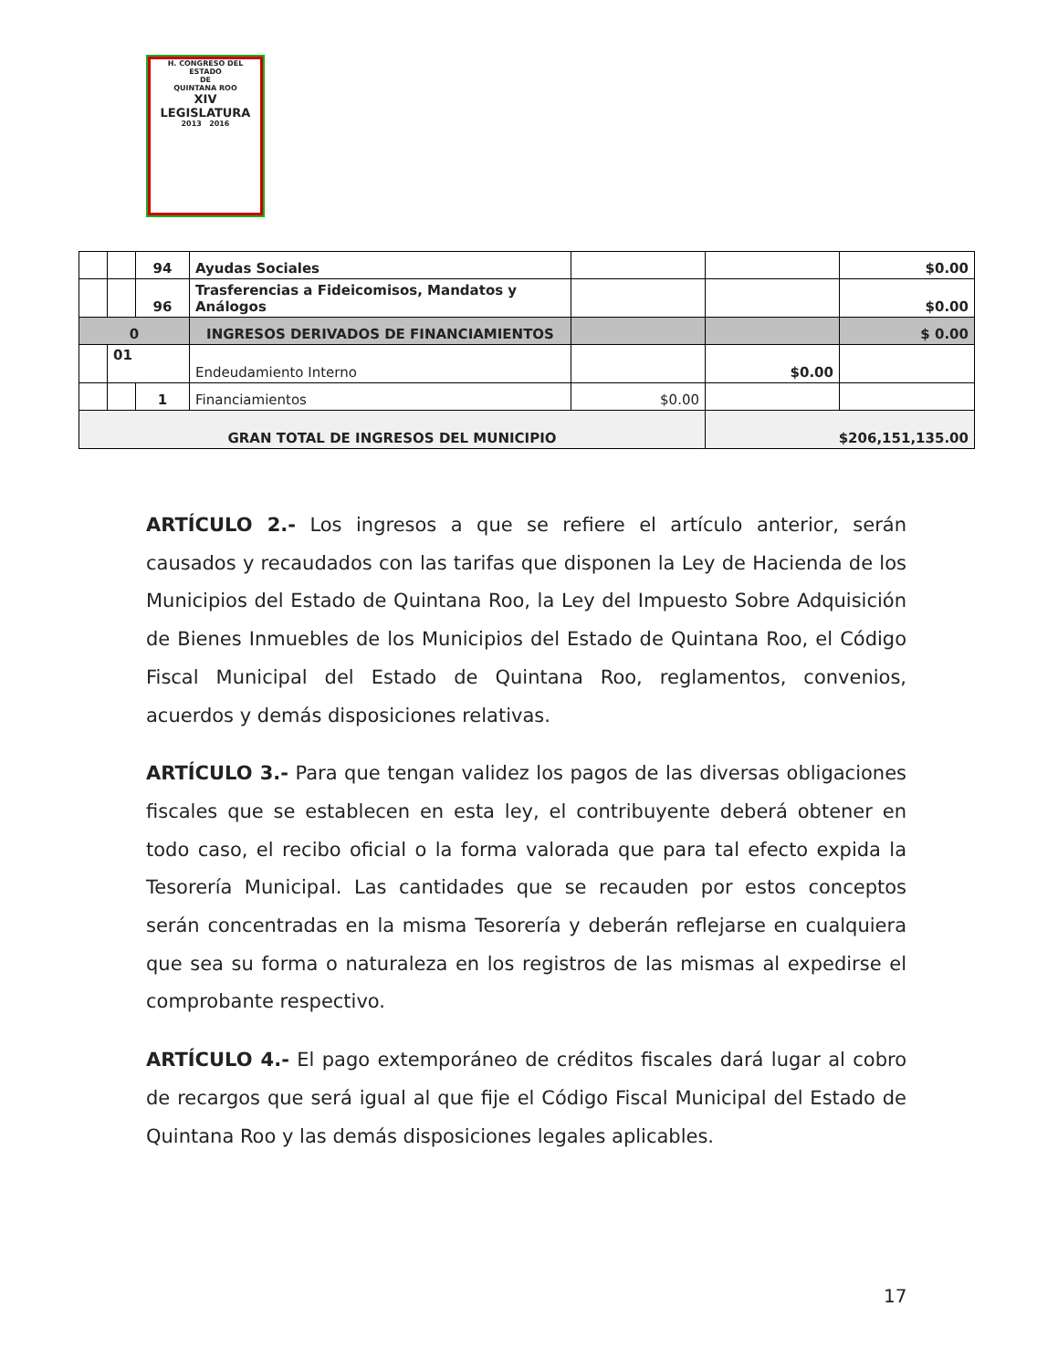H. CONGRESO DEL ESTADO
DE
QUINTANA ROO
XIV LEGISLATURA
2013 2016
| | | 94 | Ayudas Sociales | | | $0.00 |
| | | 96 | Trasferencias a Fideicomisos, Mandatos y Análogos | | | $0.00 |
| 0 | | | INGRESOS DERIVADOS DE FINANCIAMIENTOS | | | $ 0.00 |
| | 01 | | Endeudamiento Interno | | $0.00 | |
| | | 1 | Financiamientos | $0.00 | | |
| GRAN TOTAL DE INGRESOS DEL MUNICIPIO | | | | | $206,151,135.00 | |
ARTÍCULO 2.- Los ingresos a que se refiere el artículo anterior, serán causados y recaudados con las tarifas que disponen la Ley de Hacienda de los Municipios del Estado de Quintana Roo, la Ley del Impuesto Sobre Adquisición de Bienes Inmuebles de los Municipios del Estado de Quintana Roo, el Código Fiscal Municipal del Estado de Quintana Roo, reglamentos, convenios, acuerdos y demás disposiciones relativas.
ARTÍCULO 3.- Para que tengan validez los pagos de las diversas obligaciones fiscales que se establecen en esta ley, el contribuyente deberá obtener en todo caso, el recibo oficial o la forma valorada que para tal efecto expida la Tesorería Municipal. Las cantidades que se recauden por estos conceptos serán concentradas en la misma Tesorería y deberán reflejarse en cualquiera que sea su forma o naturaleza en los registros de las mismas al expedirse el comprobante respectivo.
ARTÍCULO 4.- El pago extemporáneo de créditos fiscales dará lugar al cobro de recargos que será igual al que fije el Código Fiscal Municipal del Estado de Quintana Roo y las demás disposiciones legales aplicables.
17